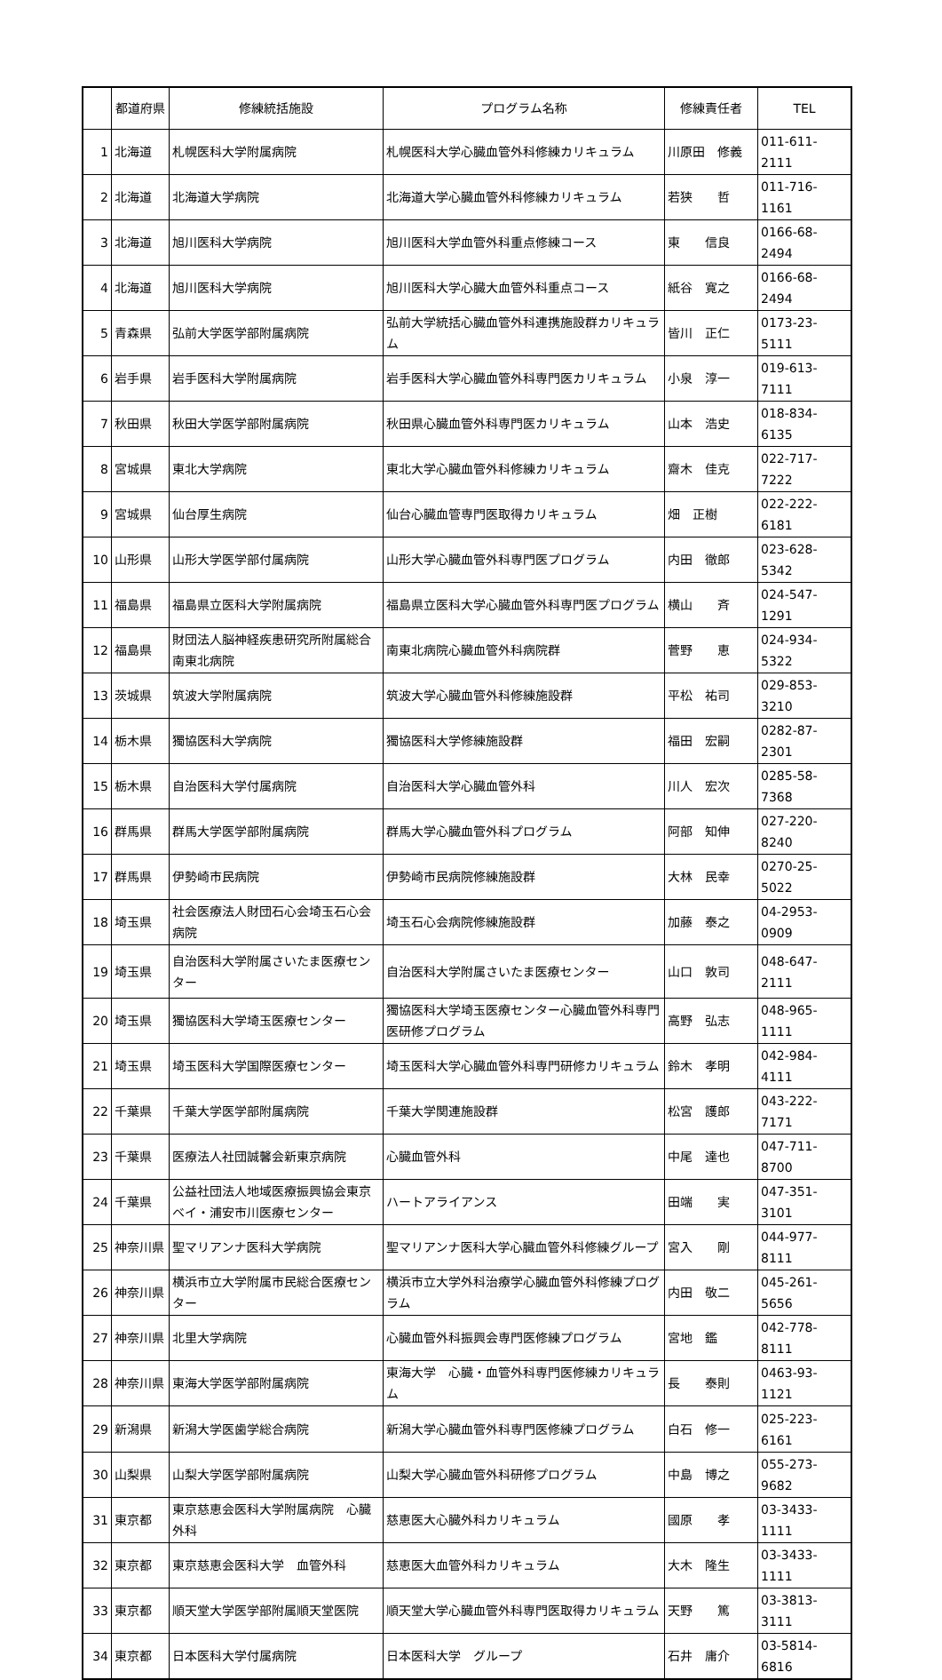| | 都道府県 | 修練統括施設 | プログラム名称 | 修練責任者 | TEL |
| --- | --- | --- | --- | --- | --- |
| 1 | 北海道 | 札幌医科大学附属病院 | 札幌医科大学心臓血管外科修練カリキュラム | 川原田 修義 | 011-611-2111 |
| 2 | 北海道 | 北海道大学病院 | 北海道大学心臓血管外科修練カリキュラム | 若狭 哲 | 011-716-1161 |
| 3 | 北海道 | 旭川医科大学病院 | 旭川医科大学血管外科重点修練コース | 東 信良 | 0166-68-2494 |
| 4 | 北海道 | 旭川医科大学病院 | 旭川医科大学心臓大血管外科重点コース | 紙谷 寛之 | 0166-68-2494 |
| 5 | 青森県 | 弘前大学医学部附属病院 | 弘前大学統括心臓血管外科連携施設群カリキュラム | 皆川 正仁 | 0173-23-5111 |
| 6 | 岩手県 | 岩手医科大学附属病院 | 岩手医科大学心臓血管外科専門医カリキュラム | 小泉 淳一 | 019-613-7111 |
| 7 | 秋田県 | 秋田大学医学部附属病院 | 秋田県心臓血管外科専門医カリキュラム | 山本 浩史 | 018-834-6135 |
| 8 | 宮城県 | 東北大学病院 | 東北大学心臓血管外科修練カリキュラム | 齋木 佳克 | 022-717-7222 |
| 9 | 宮城県 | 仙台厚生病院 | 仙台心臓血管専門医取得カリキュラム | 畑 正樹 | 022-222-6181 |
| 10 | 山形県 | 山形大学医学部付属病院 | 山形大学心臓血管外科専門医プログラム | 内田 徹郎 | 023-628-5342 |
| 11 | 福島県 | 福島県立医科大学附属病院 | 福島県立医科大学心臓血管外科専門医プログラム | 横山 斉 | 024-547-1291 |
| 12 | 福島県 | 財団法人脳神経疾患研究所附属総合南東北病院 | 南東北病院心臓血管外科病院群 | 菅野 恵 | 024-934-5322 |
| 13 | 茨城県 | 筑波大学附属病院 | 筑波大学心臓血管外科修練施設群 | 平松 祐司 | 029-853-3210 |
| 14 | 栃木県 | 獨協医科大学病院 | 獨協医科大学修練施設群 | 福田 宏嗣 | 0282-87-2301 |
| 15 | 栃木県 | 自治医科大学付属病院 | 自治医科大学心臓血管外科 | 川人 宏次 | 0285-58-7368 |
| 16 | 群馬県 | 群馬大学医学部附属病院 | 群馬大学心臓血管外科プログラム | 阿部 知伸 | 027-220-8240 |
| 17 | 群馬県 | 伊勢崎市民病院 | 伊勢崎市民病院修練施設群 | 大林 民幸 | 0270-25-5022 |
| 18 | 埼玉県 | 社会医療法人財団石心会埼玉石心会病院 | 埼玉石心会病院修練施設群 | 加藤 泰之 | 04-2953-0909 |
| 19 | 埼玉県 | 自治医科大学附属さいたま医療センター | 自治医科大学附属さいたま医療センター | 山口 敦司 | 048-647-2111 |
| 20 | 埼玉県 | 獨協医科大学埼玉医療センター | 獨協医科大学埼玉医療センター心臓血管外科専門医研修プログラム | 高野 弘志 | 048-965-1111 |
| 21 | 埼玉県 | 埼玉医科大学国際医療センター | 埼玉医科大学心臓血管外科専門研修カリキュラム | 鈴木 孝明 | 042-984-4111 |
| 22 | 千葉県 | 千葉大学医学部附属病院 | 千葉大学関連施設群 | 松宮 護郎 | 043-222-7171 |
| 23 | 千葉県 | 医療法人社団誠馨会新東京病院 | 心臓血管外科 | 中尾 達也 | 047-711-8700 |
| 24 | 千葉県 | 公益社団法人地域医療振興協会東京ベイ・浦安市川医療センター | ハートアライアンス | 田端 実 | 047-351-3101 |
| 25 | 神奈川県 | 聖マリアンナ医科大学病院 | 聖マリアンナ医科大学心臓血管外科修練グループ | 宮入 剛 | 044-977-8111 |
| 26 | 神奈川県 | 横浜市立大学附属市民総合医療センター | 横浜市立大学外科治療学心臓血管外科修練プログラム | 内田 敬二 | 045-261-5656 |
| 27 | 神奈川県 | 北里大学病院 | 心臓血管外科振興会専門医修練プログラム | 宮地 鑑 | 042-778-8111 |
| 28 | 神奈川県 | 東海大学医学部附属病院 | 東海大学 心臓・血管外科専門医修練カリキュラム | 長 泰則 | 0463-93-1121 |
| 29 | 新潟県 | 新潟大学医歯学総合病院 | 新潟大学心臓血管外科専門医修練プログラム | 白石 修一 | 025-223-6161 |
| 30 | 山梨県 | 山梨大学医学部附属病院 | 山梨大学心臓血管外科研修プログラム | 中島 博之 | 055-273-9682 |
| 31 | 東京都 | 東京慈恵会医科大学附属病院 心臓外科 | 慈恵医大心臓外科カリキュラム | 國原 孝 | 03-3433-1111 |
| 32 | 東京都 | 東京慈恵会医科大学 血管外科 | 慈恵医大血管外科カリキュラム | 大木 隆生 | 03-3433-1111 |
| 33 | 東京都 | 順天堂大学医学部附属順天堂医院 | 順天堂大学心臓血管外科専門医取得カリキュラム | 天野 篤 | 03-3813-3111 |
| 34 | 東京都 | 日本医科大学付属病院 | 日本医科大学 グループ | 石井 庸介 | 03-5814-6816 |